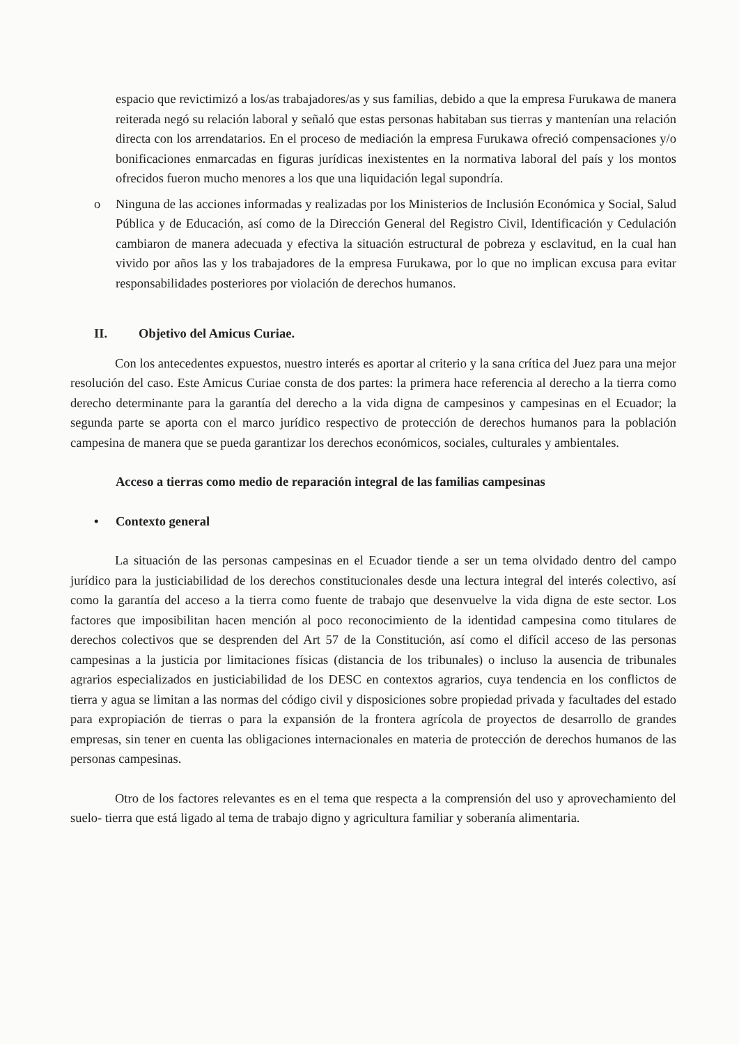espacio que revictimizó a los/as trabajadores/as y sus familias, debido a que la empresa Furukawa de manera reiterada negó su relación laboral y señaló que estas personas habitaban sus tierras y mantenían una relación directa con los arrendatarios. En el proceso de mediación la empresa Furukawa ofreció compensaciones y/o bonificaciones enmarcadas en figuras jurídicas inexistentes en la normativa laboral del país y los montos ofrecidos fueron mucho menores a los que una liquidación legal supondría.
o Ninguna de las acciones informadas y realizadas por los Ministerios de Inclusión Económica y Social, Salud Pública y de Educación, así como de la Dirección General del Registro Civil, Identificación y Cedulación cambiaron de manera adecuada y efectiva la situación estructural de pobreza y esclavitud, en la cual han vivido por años las y los trabajadores de la empresa Furukawa, por lo que no implican excusa para evitar responsabilidades posteriores por violación de derechos humanos.
II. Objetivo del Amicus Curiae.
Con los antecedentes expuestos, nuestro interés es aportar al criterio y la sana crítica del Juez para una mejor resolución del caso. Este Amicus Curiae consta de dos partes: la primera hace referencia al derecho a la tierra como derecho determinante para la garantía del derecho a la vida digna de campesinos y campesinas en el Ecuador; la segunda parte se aporta con el marco jurídico respectivo de protección de derechos humanos para la población campesina de manera que se pueda garantizar los derechos económicos, sociales, culturales y ambientales.
Acceso a tierras como medio de reparación integral de las familias campesinas
• Contexto general
La situación de las personas campesinas en el Ecuador tiende a ser un tema olvidado dentro del campo jurídico para la justiciabilidad de los derechos constitucionales desde una lectura integral del interés colectivo, así como la garantía del acceso a la tierra como fuente de trabajo que desenvuelve la vida digna de este sector. Los factores que imposibilitan hacen mención al poco reconocimiento de la identidad campesina como titulares de derechos colectivos que se desprenden del Art 57 de la Constitución, así como el difícil acceso de las personas campesinas a la justicia por limitaciones físicas (distancia de los tribunales) o incluso la ausencia de tribunales agrarios especializados en justiciabilidad de los DESC en contextos agrarios, cuya tendencia en los conflictos de tierra y agua se limitan a las normas del código civil y disposiciones sobre propiedad privada y facultades del estado para expropiación de tierras o para la expansión de la frontera agrícola de proyectos de desarrollo de grandes empresas, sin tener en cuenta las obligaciones internacionales en materia de protección de derechos humanos de las personas campesinas.
Otro de los factores relevantes es en el tema que respecta a la comprensión del uso y aprovechamiento del suelo- tierra que está ligado al tema de trabajo digno y agricultura familiar y soberanía alimentaria.